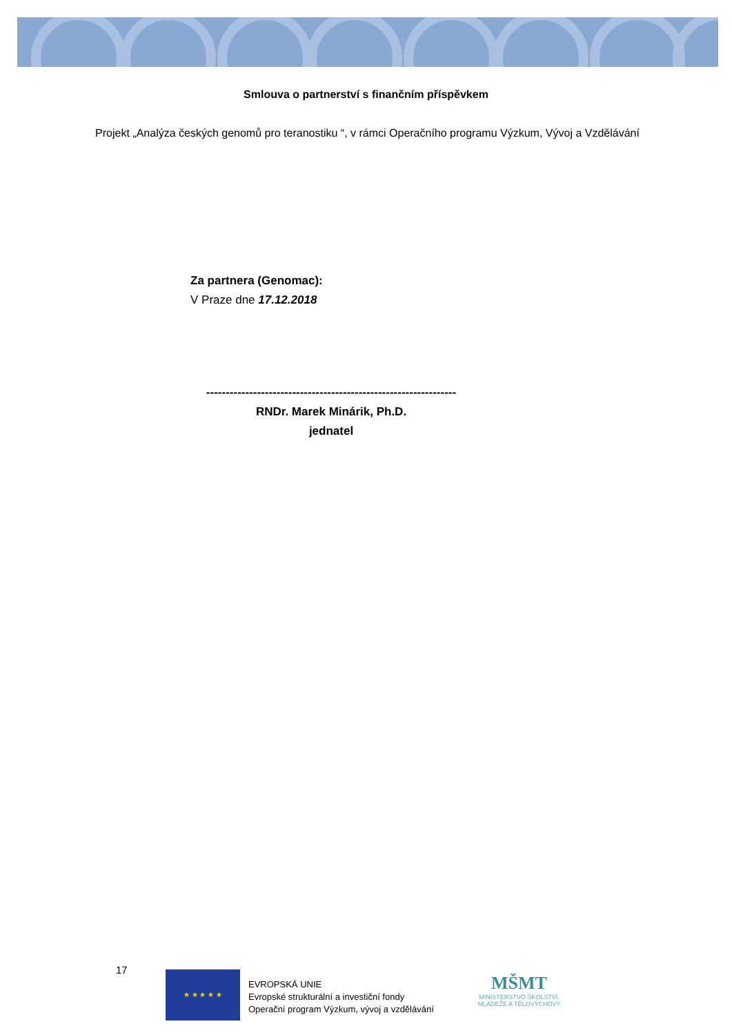Smlouva o partnerství s finančním příspěvkem
Projekt „Analýza českých genomů pro teranostiku “, v rámci Operačního programu Výzkum, Vývoj a Vzdělávání
Za partnera (Genomac):
V Praze dne 17.12.2018
----------------------------------------------------------------
RNDr. Marek Minárik, Ph.D.
jednatel
17 ★ ★ ★ ★ ★
EVROPSKÁ UNIE
Evropské strukturální a investiční fondy
Operační program Výzkum, vývoj a vzdělávání
MŠMT
MINISTERSTVO ŠKOLSTVÍ,
MLÁDEŽE A TĚLOVÝCHOVY